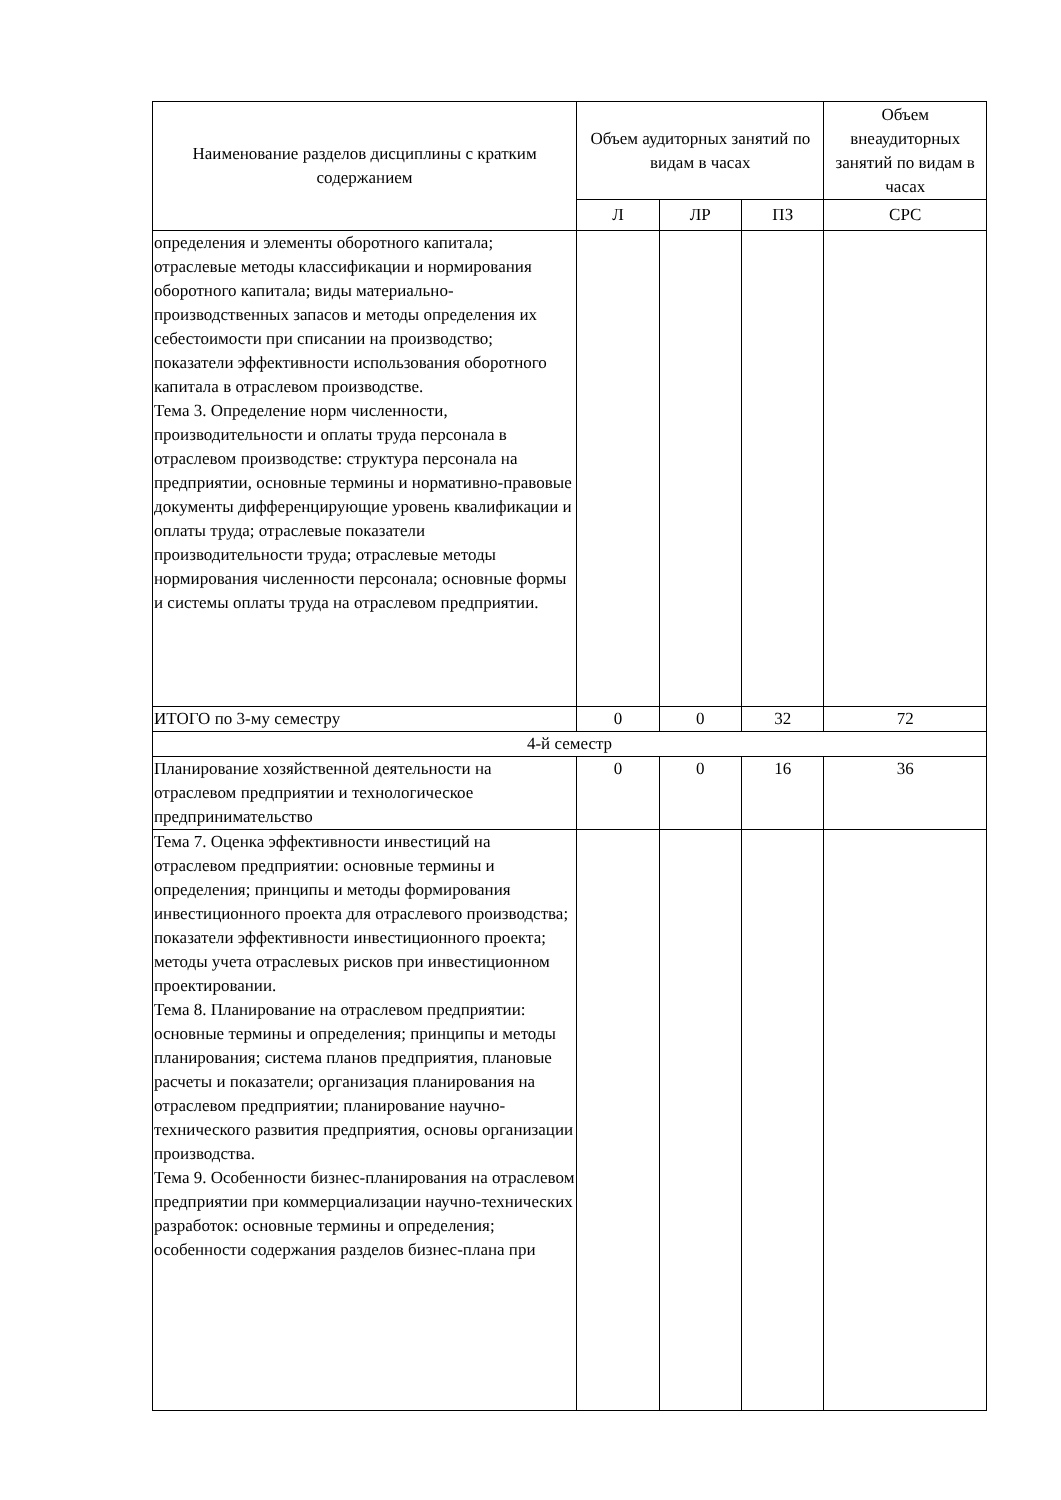| Наименование разделов дисциплины с кратким содержанием | Объем аудиторных занятий по видам в часах | | | Объем внеаудиторных занятий по видам в часах |
| --- | --- | --- | --- | --- |
| | Л | ЛР | ПЗ | СРС |
| определения и элементы оборотного капитала; отраслевые методы классификации и нормирования оборотного капитала; виды материально-производственных запасов и методы определения их себестоимости при списании на производство; показатели эффективности использования оборотного капитала в отраслевом производстве. Тема 3. Определение норм численности, производительности и оплаты труда персонала в отраслевом производстве: структура персонала на предприятии, основные термины и нормативно-правовые документы дифференцирующие уровень квалификации и оплаты труда; отраслевые показатели производительности труда; отраслевые методы нормирования численности персонала; основные формы и системы оплаты труда на отраслевом предприятии. | | | | |
| ИТОГО по 3-му семестру | 0 | 0 | 32 | 72 |
| 4-й семестр | | | | |
| Планирование хозяйственной деятельности на отраслевом предприятии и технологическое предпринимательство | 0 | 0 | 16 | 36 |
| Тема 7. Оценка эффективности инвестиций на отраслевом предприятии: основные термины и определения; принципы и методы формирования инвестиционного проекта для отраслевого производства; показатели эффективности инвестиционного проекта; методы учета отраслевых рисков при инвестиционном проектировании. Тема 8. Планирование на отраслевом предприятии: основные термины и определения; принципы и методы планирования; система планов предприятия, плановые расчеты и показатели; организация планирования на отраслевом предприятии; планирование научно-технического развития предприятия, основы организации производства. Тема 9. Особенности бизнес-планирования на отраслевом предприятии при коммерциализации научно-технических разработок: основные термины и определения; особенности содержания разделов бизнес-плана при | | | | |